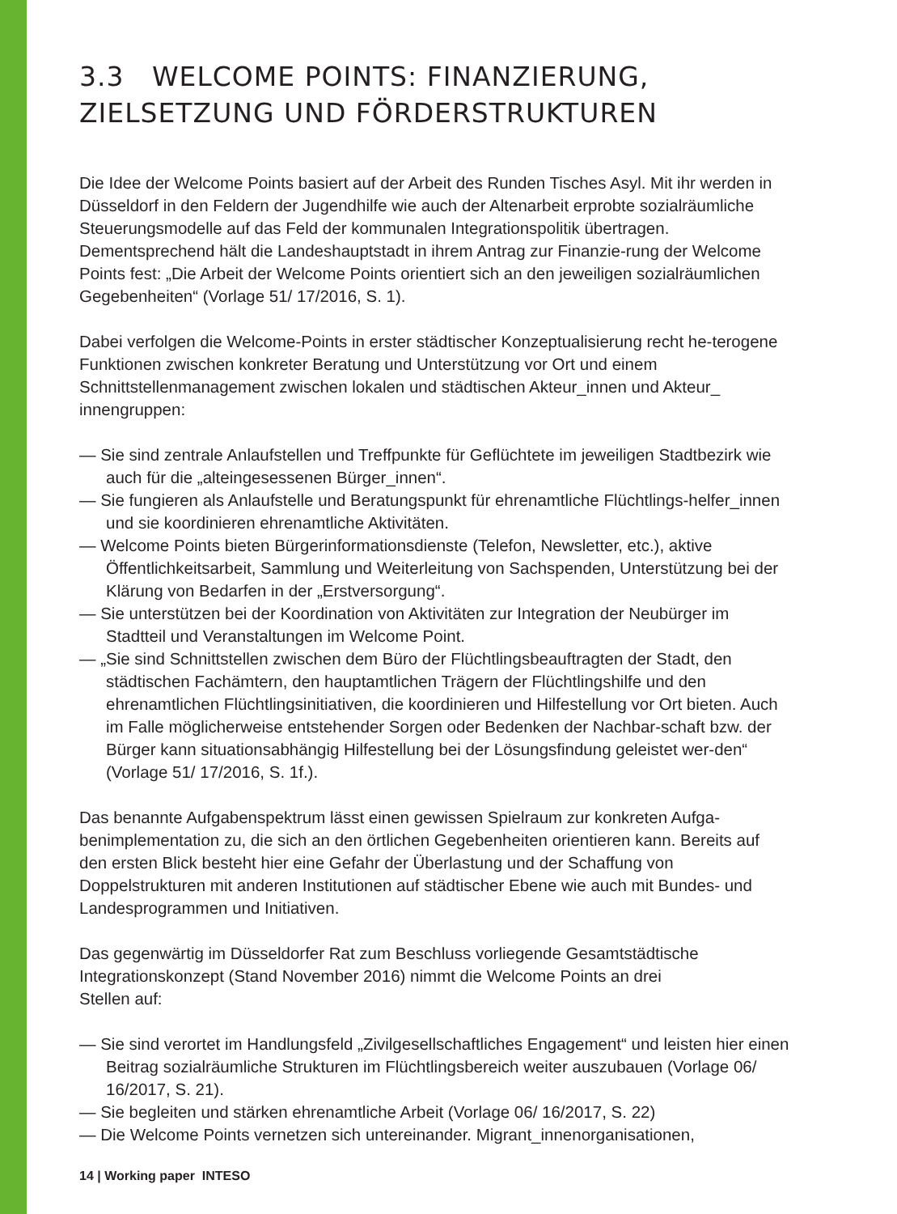3.3 WELCOME POINTS: FINANZIERUNG, ZIELSETZUNG UND FÖRDERSTRUKTUREN
Die Idee der Welcome Points basiert auf der Arbeit des Runden Tisches Asyl. Mit ihr werden in Düsseldorf in den Feldern der Jugendhilfe wie auch der Altenarbeit erprobte sozialräumliche Steuerungsmodelle auf das Feld der kommunalen Integrationspolitik übertragen. Dementsprechend hält die Landeshauptstadt in ihrem Antrag zur Finanzie-rung der Welcome Points fest: „Die Arbeit der Welcome Points orientiert sich an den jeweiligen sozialräumlichen Gegebenheiten“ (Vorlage 51/ 17/2016, S. 1).
Dabei verfolgen die Welcome-Points in erster städtischer Konzeptualisierung recht he-terogene Funktionen zwischen konkreter Beratung und Unterstützung vor Ort und einem Schnittstellenmanagement zwischen lokalen und städtischen Akteur_innen und Akteur_ innengruppen:
— Sie sind zentrale Anlaufstellen und Treffpunkte für Geflüchtete im jeweiligen Stadtbezirk wie auch für die „alteingesessenen Bürger_innen“.
— Sie fungieren als Anlaufstelle und Beratungspunkt für ehrenamtliche Flüchtlings-helfer_innen und sie koordinieren ehrenamtliche Aktivitäten.
— Welcome Points bieten Bürgerinformationsdienste (Telefon, Newsletter, etc.), aktive Öffentlichkeitsarbeit, Sammlung und Weiterleitung von Sachspenden, Unterstützung bei der Klärung von Bedarfen in der „Erstversorgung“.
— Sie unterstützen bei der Koordination von Aktivitäten zur Integration der Neubürger im Stadtteil und Veranstaltungen im Welcome Point.
— „Sie sind Schnittstellen zwischen dem Büro der Flüchtlingsbeauftragten der Stadt, den städtischen Fachämtern, den hauptamtlichen Trägern der Flüchtlingshilfe und den ehrenamtlichen Flüchtlingsinitiativen, die koordinieren und Hilfestellung vor Ort bieten. Auch im Falle möglicherweise entstehender Sorgen oder Bedenken der Nachbar-schaft bzw. der Bürger kann situationsabhängig Hilfestellung bei der Lösungsfindung geleistet wer-den“ (Vorlage 51/ 17/2016, S. 1f.).
Das benannte Aufgabenspektrum lässt einen gewissen Spielraum zur konkreten Aufga-benimplementation zu, die sich an den örtlichen Gegebenheiten orientieren kann. Bereits auf den ersten Blick besteht hier eine Gefahr der Überlastung und der Schaffung von Doppelstrukturen mit anderen Institutionen auf städtischer Ebene wie auch mit Bundes- und Landesprogrammen und Initiativen.
Das gegenwärtig im Düsseldorfer Rat zum Beschluss vorliegende Gesamtstädtische Integrationskonzept (Stand November 2016) nimmt die Welcome Points an drei
Stellen auf:
— Sie sind verortet im Handlungsfeld „Zivilgesellschaftliches Engagement“ und leisten hier einen Beitrag sozialräumliche Strukturen im Flüchtlingsbereich weiter auszubauen (Vorlage 06/ 16/2017, S. 21).
— Sie begleiten und stärken ehrenamtliche Arbeit (Vorlage 06/ 16/2017, S. 22)
— Die Welcome Points vernetzen sich untereinander. Migrant_innenorganisationen,
14 | Working paper INTESO